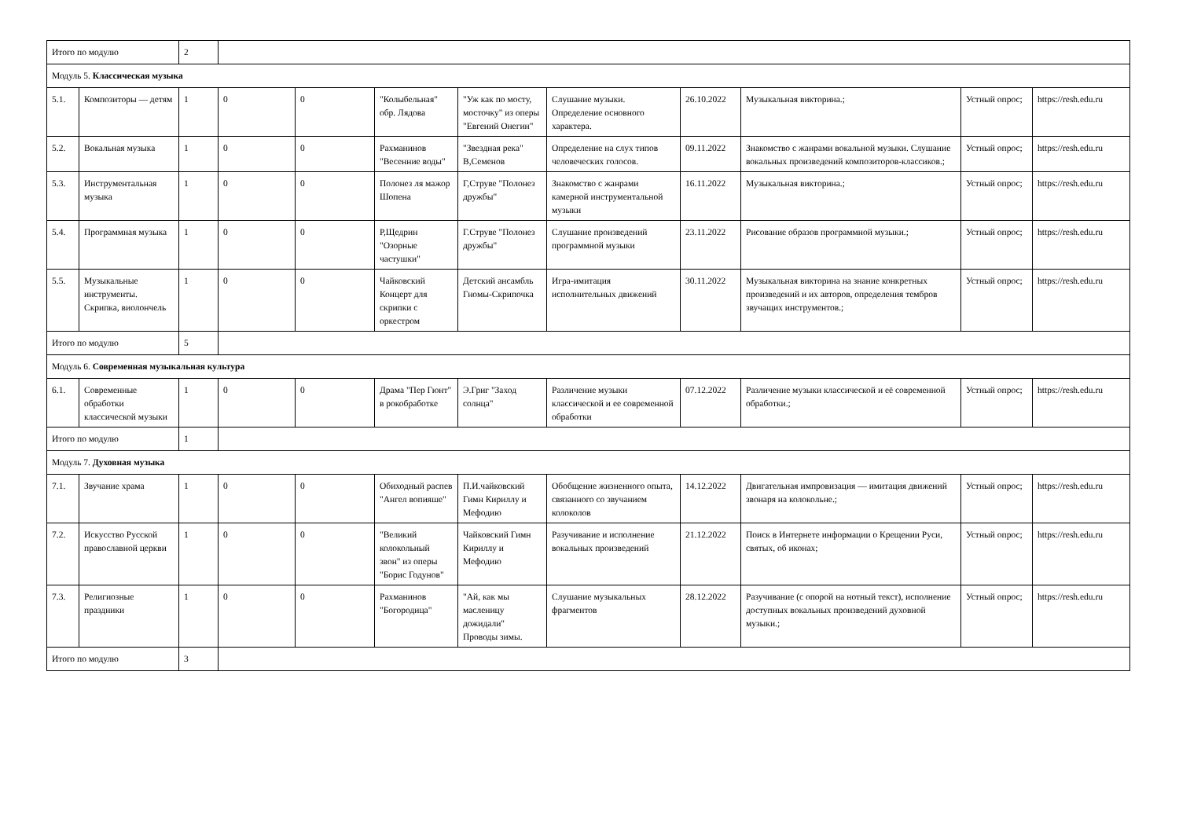| Итого по модулю | | 2 | | | | | | | | | |
| Модуль 5. Классическая музыка | | | | | | | | | | | |
| 5.1. | Композиторы — детям | 1 | 0 | 0 | "Колыбельная" обр. Лядова | "Уж как по мосту, мосточку" из оперы "Евгений Онегин" | Слушание музыки. Определение основного характера. | 26.10.2022 | Музыкальная викторина.; | Устный опрос; | https://resh.edu.ru |
| 5.2. | Вокальная музыка | 1 | 0 | 0 | Рахманинов "Весенние воды" | "Звездная река" В,Семенов | Определение на слух типов человеческих голосов. | 09.11.2022 | Знакомство с жанрами вокальной музыки. Слушание вокальных произведений композиторов-классиков.; | Устный опрос; | https://resh.edu.ru |
| 5.3. | Инструментальная музыка | 1 | 0 | 0 | Полонез ля мажор Шопена | Г,Струве "Полонез дружбы" | Знакомство с жанрами камерной инструментальной музыки | 16.11.2022 | Музыкальная викторина.; | Устный опрос; | https://resh.edu.ru |
| 5.4. | Программная музыка | 1 | 0 | 0 | Р,Щедрин "Озорные частушки" | Г.Струве "Полонез дружбы" | Слушание произведений программной музыки | 23.11.2022 | Рисование образов программной музыки.; | Устный опрос; | https://resh.edu.ru |
| 5.5. | Музыкальные инструменты. Скрипка, виолончель | 1 | 0 | 0 | Чайковский Концерт для скрипки с оркестром | Детский ансамбль Гномы-Скрипочка | Игра-имитация исполнительных движений | 30.11.2022 | Музыкальная викторина на знание конкретных произведений и их авторов, определения тембров звучащих инструментов.; | Устный опрос; | https://resh.edu.ru |
| Итого по модулю | | 5 | | | | | | | | | |
| Модуль 6. Современная музыкальная культура | | | | | | | | | | | |
| 6.1. | Современные обработки классической музыки | 1 | 0 | 0 | Драма "Пер Гюнт" в рокобработке | Э.Григ "Заход солнца" | Различение музыки классической и ее современной обработки | 07.12.2022 | Различение музыки классической и её современной обработки.; | Устный опрос; | https://resh.edu.ru |
| Итого по модулю | | 1 | | | | | | | | | |
| Модуль 7. Духовная музыка | | | | | | | | | | | |
| 7.1. | Звучание храма | 1 | 0 | 0 | Обиходный распев "Ангел вопияше" | П.И.чайковский Гимн Кириллу и Мефодию | Обобщение жизненного опыта, связанного со звучанием колоколов | 14.12.2022 | Двигательная импровизация — имитация движений звонаря на колокольне.; | Устный опрос; | https://resh.edu.ru |
| 7.2. | Искусство Русской православной церкви | 1 | 0 | 0 | "Великий колокольный звон" из оперы "Борис Годунов" | Чайковский Гимн Кириллу и Мефодию | Разучивание и исполнение вокальных произведений | 21.12.2022 | Поиск в Интернете информации о Крещении Руси, святых, об иконах; | Устный опрос; | https://resh.edu.ru |
| 7.3. | Религиозные праздники | 1 | 0 | 0 | Рахманинов "Богородица" | "Ай, как мы масленицу дожидали" Проводы зимы. | Слушание музыкальных фрагментов | 28.12.2022 | Разучивание (с опорой на нотный текст), исполнение доступных вокальных произведений духовной музыки.; | Устный опрос; | https://resh.edu.ru |
| Итого по модулю | | 3 | | | | | | | | | |